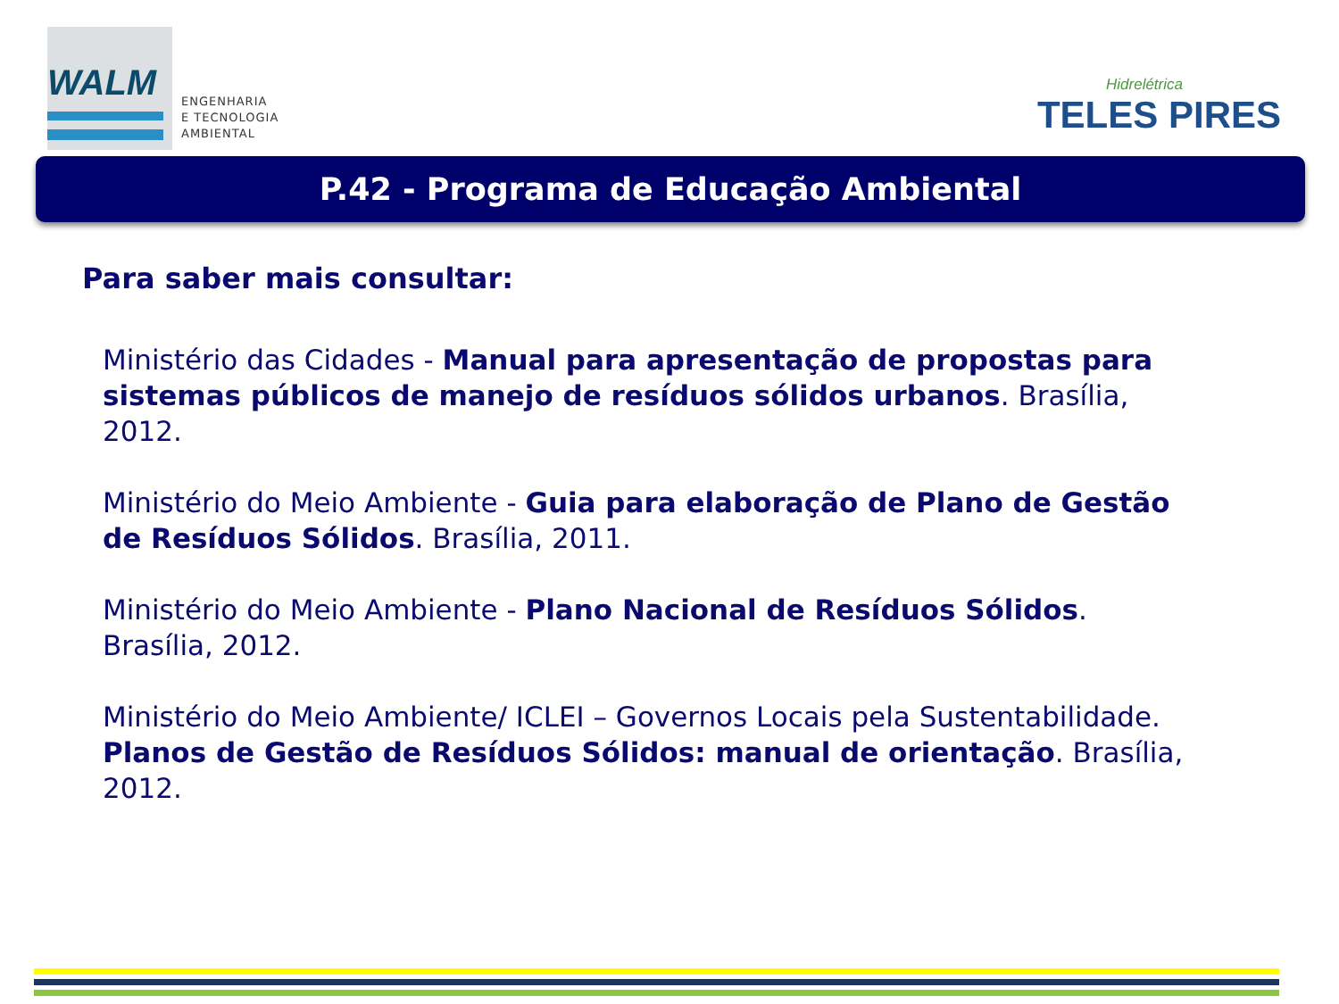WALM
ENGENHARIA
E TECNOLOGIA
AMBIENTAL
Hidrelétrica
TELES PIRES
P.42 - Programa de Educação Ambiental
Para saber mais consultar:
Ministério das Cidades - Manual para apresentação de propostas para sistemas públicos de manejo de resíduos sólidos urbanos. Brasília, 2012.
Ministério do Meio Ambiente - Guia para elaboração de Plano de Gestão de Resíduos Sólidos. Brasília, 2011.
Ministério do Meio Ambiente - Plano Nacional de Resíduos Sólidos. Brasília, 2012.
Ministério do Meio Ambiente/ ICLEI – Governos Locais pela Sustentabilidade. Planos de Gestão de Resíduos Sólidos: manual de orientação. Brasília, 2012.